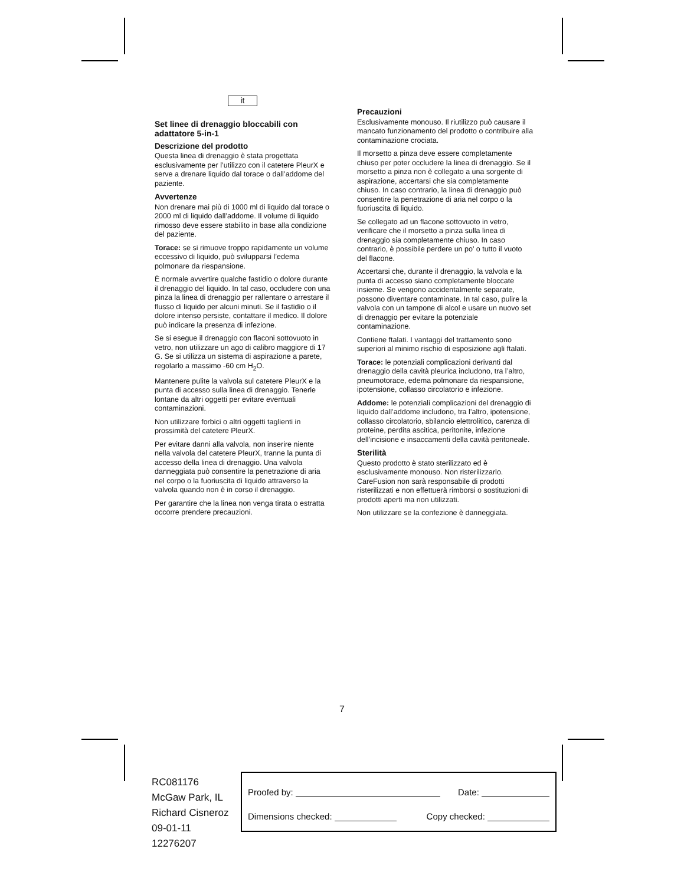it
Set linee di drenaggio bloccabili con adattatore 5-in-1
Descrizione del prodotto
Questa linea di drenaggio è stata progettata esclusivamente per l’utilizzo con il catetere PleurX e serve a drenare liquido dal torace o dall’addome del paziente.
Avvertenze
Non drenare mai più di 1000 ml di liquido dal torace o 2000 ml di liquido dall’addome. Il volume di liquido rimosso deve essere stabilito in base alla condizione del paziente.
Torace: se si rimuove troppo rapidamente un volume eccessivo di liquido, può svilupparsi l’edema polmonare da riespansione.
È normale avvertire qualche fastidio o dolore durante il drenaggio del liquido. In tal caso, occludere con una pinza la linea di drenaggio per rallentare o arrestare il flusso di liquido per alcuni minuti. Se il fastidio o il dolore intenso persiste, contattare il medico. Il dolore può indicare la presenza di infezione.
Se si esegue il drenaggio con flaconi sottovuoto in vetro, non utilizzare un ago di calibro maggiore di 17 G. Se si utilizza un sistema di aspirazione a parete, regolarlo a massimo -60 cm H<sub>2</sub>O.
Mantenere pulite la valvola sul catetere PleurX e la punta di accesso sulla linea di drenaggio. Tenerle lontane da altri oggetti per evitare eventuali contaminazioni.
Non utilizzare forbici o altri oggetti taglienti in prossimità del catetere PleurX.
Per evitare danni alla valvola, non inserire niente nella valvola del catetere PleurX, tranne la punta di accesso della linea di drenaggio. Una valvola danneggiata può consentire la penetrazione di aria nel corpo o la fuoriuscita di liquido attraverso la valvola quando non è in corso il drenaggio.
Per garantire che la linea non venga tirata o estratta occorre prendere precauzioni.
Precauzioni
Esclusivamente monouso. Il riutilizzo può causare il mancato funzionamento del prodotto o contribuire alla contaminazione crociata.
Il morsetto a pinza deve essere completamente chiuso per poter occludere la linea di drenaggio. Se il morsetto a pinza non è collegato a una sorgente di aspirazione, accertarsi che sia completamente chiuso. In caso contrario, la linea di drenaggio può consentire la penetrazione di aria nel corpo o la fuoriuscita di liquido.
Se collegato ad un flacone sottovuoto in vetro, verificare che il morsetto a pinza sulla linea di drenaggio sia completamente chiuso. In caso contrario, è possibile perdere un po’ o tutto il vuoto del flacone.
Accertarsi che, durante il drenaggio, la valvola e la punta di accesso siano completamente bloccate insieme. Se vengono accidentalmente separate, possono diventare contaminate. In tal caso, pulire la valvola con un tampone di alcol e usare un nuovo set di drenaggio per evitare la potenziale contaminazione.
Contiene ftalati. I vantaggi del trattamento sono superiori al minimo rischio di esposizione agli ftalati.
Torace: le potenziali complicazioni derivanti dal drenaggio della cavità pleurica includono, tra l’altro, pneumotorace, edema polmonare da riespansione, ipotensione, collasso circolatorio e infezione.
Addome: le potenziali complicazioni del drenaggio di liquido dall’addome includono, tra l’altro, ipotensione, collasso circolatorio, sbilancio elettrolitico, carenza di proteine, perdita ascitica, peritonite, infezione dell’incisione e insaccamenti della cavità peritoneale.
Sterilità
Questo prodotto è stato sterilizzato ed è esclusivamente monouso. Non risterilizzarlo. CareFusion non sarà responsabile di prodotti risterilizzati e non effettuerà rimborsi o sostituzioni di prodotti aperti ma non utilizzati.
Non utilizzare se la confezione è danneggiata.
7
RC081176
McGaw Park, IL
Richard Cisneroz
09-01-11
12276207
Proofed by: Date:
Dimensions checked: Copy checked: